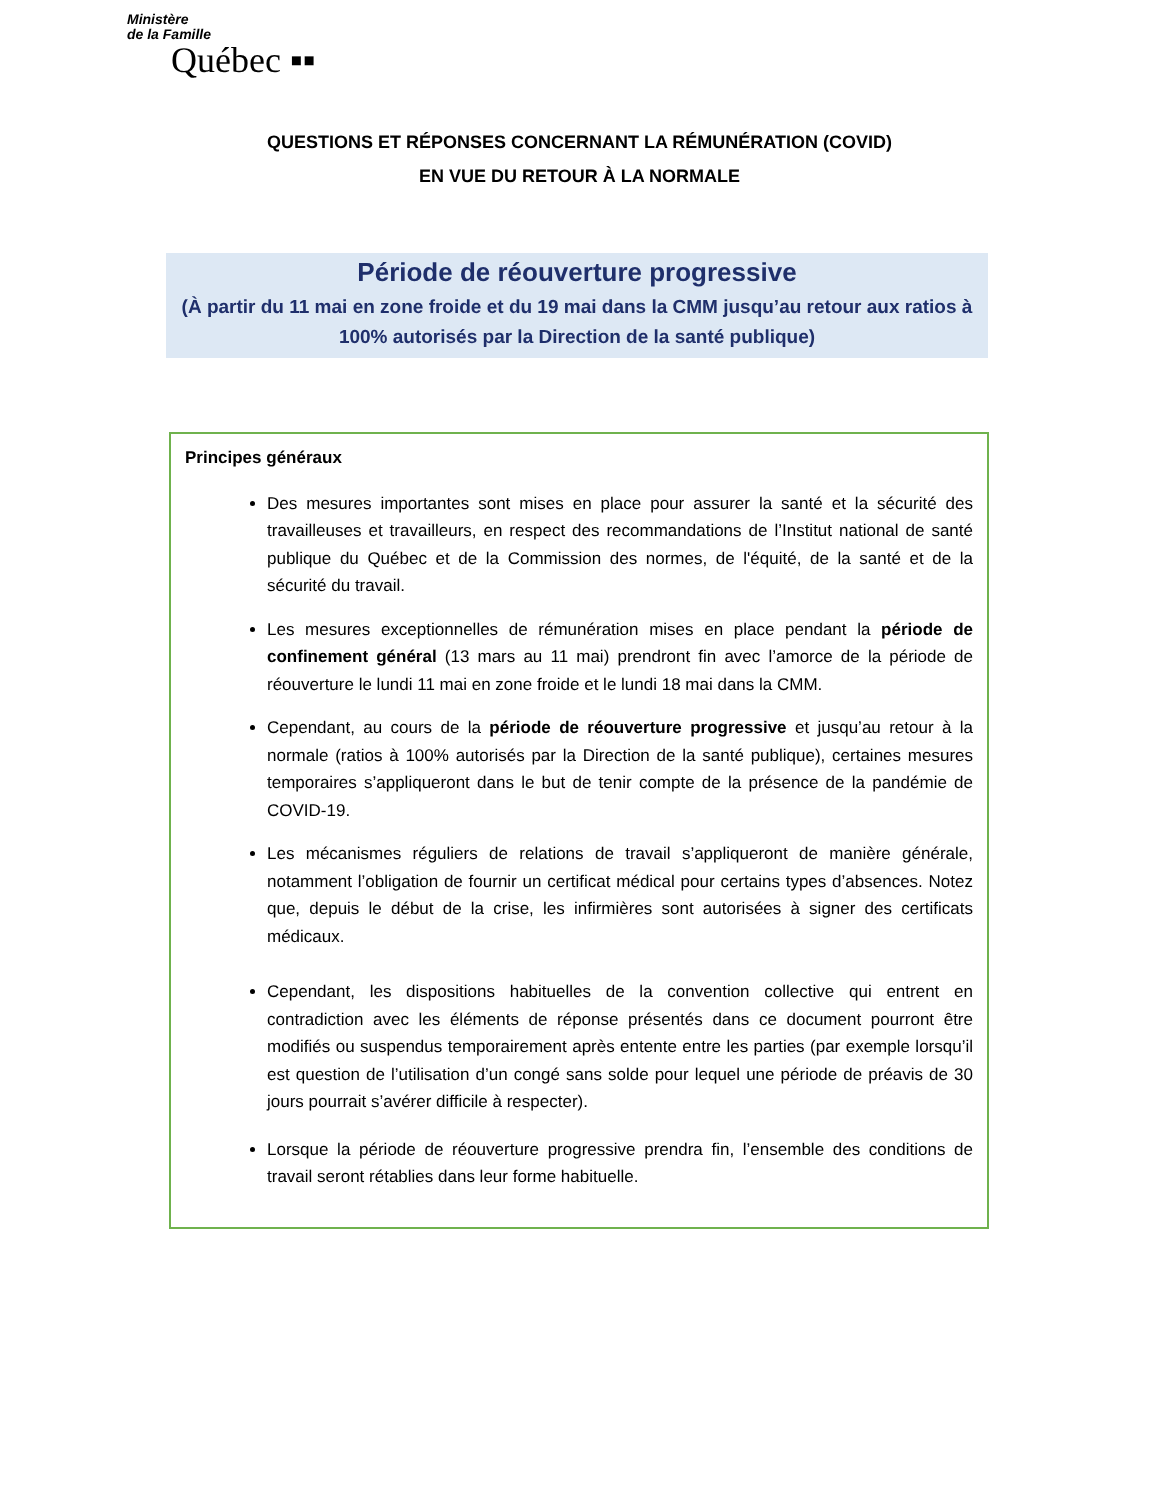Ministère
de la Famille
Québec ▪▪
QUESTIONS ET RÉPONSES CONCERNANT LA RÉMUNÉRATION (COVID)
EN VUE DU RETOUR À LA NORMALE
Période de réouverture progressive
(À partir du 11 mai en zone froide et du 19 mai dans la CMM jusqu’au retour aux ratios à 100% autorisés par la Direction de la santé publique)
Principes généraux
Des mesures importantes sont mises en place pour assurer la santé et la sécurité des travailleuses et travailleurs, en respect des recommandations de l’Institut national de santé publique du Québec et de la Commission des normes, de l'équité, de la santé et de la sécurité du travail.
Les mesures exceptionnelles de rémunération mises en place pendant la période de confinement général (13 mars au 11 mai) prendront fin avec l’amorce de la période de réouverture le lundi 11 mai en zone froide et le lundi 18 mai dans la CMM.
Cependant, au cours de la période de réouverture progressive et jusqu’au retour à la normale (ratios à 100% autorisés par la Direction de la santé publique), certaines mesures temporaires s’appliqueront dans le but de tenir compte de la présence de la pandémie de COVID-19.
Les mécanismes réguliers de relations de travail s’appliqueront de manière générale, notamment l’obligation de fournir un certificat médical pour certains types d’absences. Notez que, depuis le début de la crise, les infirmières sont autorisées à signer des certificats médicaux.
Cependant, les dispositions habituelles de la convention collective qui entrent en contradiction avec les éléments de réponse présentés dans ce document pourront être modifiés ou suspendus temporairement après entente entre les parties (par exemple lorsqu’il est question de l’utilisation d’un congé sans solde pour lequel une période de préavis de 30 jours pourrait s’avérer difficile à respecter).
Lorsque la période de réouverture progressive prendra fin, l’ensemble des conditions de travail seront rétablies dans leur forme habituelle.